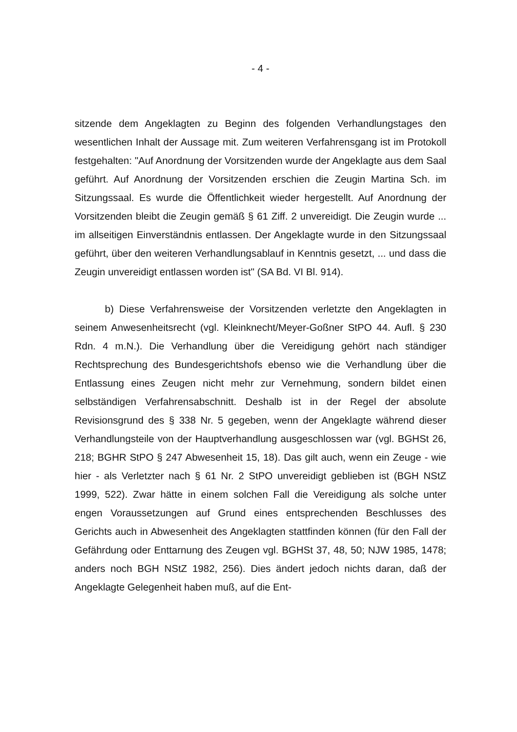- 4 -
sitzende dem Angeklagten zu Beginn des folgenden Verhandlungstages den wesentlichen Inhalt der Aussage mit. Zum weiteren Verfahrensgang ist im Protokoll festgehalten: "Auf Anordnung der Vorsitzenden wurde der Angeklagte aus dem Saal geführt. Auf Anordnung der Vorsitzenden erschien die Zeugin Martina Sch. im Sitzungssaal. Es wurde die Öffentlichkeit wieder hergestellt. Auf Anordnung der Vorsitzenden bleibt die Zeugin gemäß § 61 Ziff. 2 unvereidigt. Die Zeugin wurde ... im allseitigen Einverständnis entlassen. Der Angeklagte wurde in den Sitzungssaal geführt, über den weiteren Verhandlungsablauf in Kenntnis gesetzt, ... und dass die Zeugin unvereidigt entlassen worden ist" (SA Bd. VI Bl. 914).
b) Diese Verfahrensweise der Vorsitzenden verletzte den Angeklagten in seinem Anwesenheitsrecht (vgl. Kleinknecht/Meyer-Goßner StPO 44. Aufl. § 230 Rdn. 4 m.N.). Die Verhandlung über die Vereidigung gehört nach ständiger Rechtsprechung des Bundesgerichtshofs ebenso wie die Verhandlung über die Entlassung eines Zeugen nicht mehr zur Vernehmung, sondern bildet einen selbständigen Verfahrensabschnitt. Deshalb ist in der Regel der absolute Revisionsgrund des § 338 Nr. 5 gegeben, wenn der Angeklagte während dieser Verhandlungsteile von der Hauptverhandlung ausgeschlossen war (vgl. BGHSt 26, 218; BGHR StPO § 247 Abwesenheit 15, 18). Das gilt auch, wenn ein Zeuge - wie hier - als Verletzter nach § 61 Nr. 2 StPO unvereidigt geblieben ist (BGH NStZ 1999, 522). Zwar hätte in einem solchen Fall die Vereidigung als solche unter engen Voraussetzungen auf Grund eines entsprechenden Beschlusses des Gerichts auch in Abwesenheit des Angeklagten stattfinden können (für den Fall der Gefährdung oder Enttarnung des Zeugen vgl. BGHSt 37, 48, 50; NJW 1985, 1478; anders noch BGH NStZ 1982, 256). Dies ändert jedoch nichts daran, daß der Angeklagte Gelegenheit haben muß, auf die Ent-